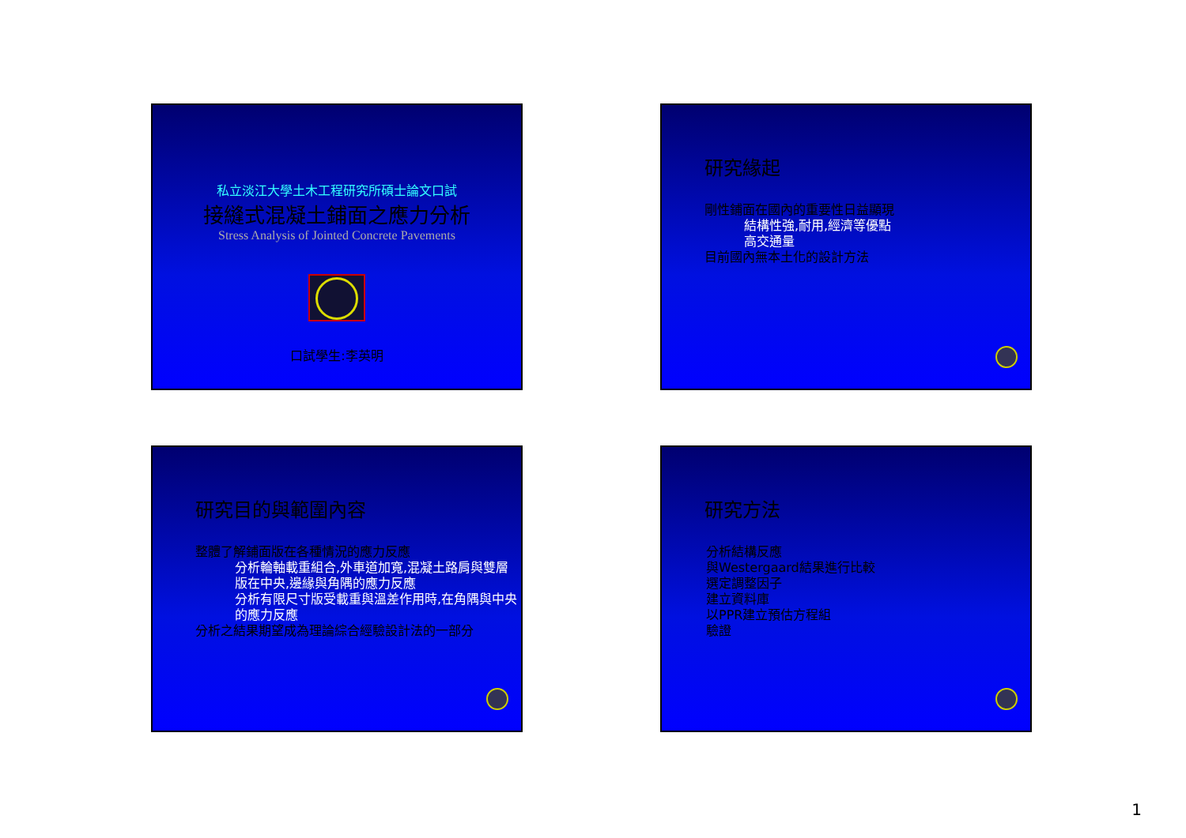私立淡江大學土木工程研究所碩士論文口試
接縫式混凝土鋪面之應力分析
Stress Analysis of Jointed Concrete Pavements
口試學生:李英明
研究緣起
剛性鋪面在國內的重要性日益顯現
結構性強,耐用,經濟等優點
高交通量
目前國內無本土化的設計方法
研究目的與範圍內容
整體了解鋪面版在各種情況的應力反應
分析輪軸載重組合,外車道加寬,混凝土路肩與雙層版在中央,邊緣與角隅的應力反應
分析有限尺寸版受載重與溫差作用時,在角隅與中央的應力反應
分析之結果期望成為理論綜合經驗設計法的一部分
研究方法
分析結構反應
與Westergaard結果進行比較
選定調整因子
建立資料庫
以PPR建立預估方程組
驗證
1